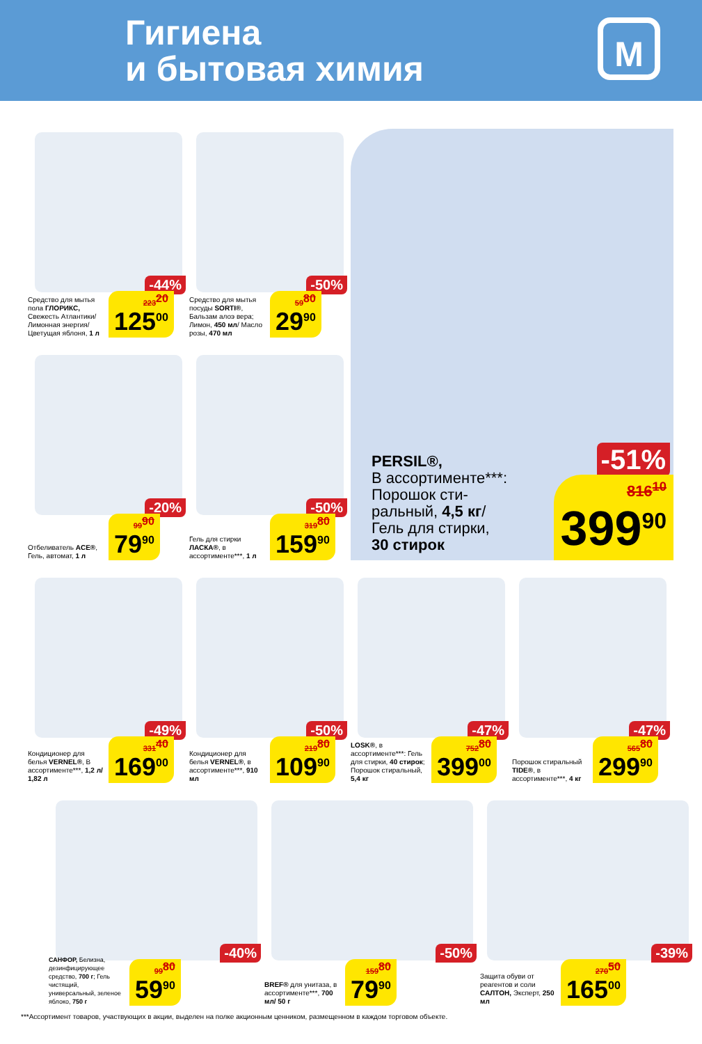Гигиена
и бытовая химия
М
-44%
Средство для мытья пола ГЛОРИКС, Свежесть Атлантики/ Лимонная энергия/ Цветущая яблоня, 1 л
223<sup>20</sup>
125<sup>00</sup>
-50%
Средство для мытья посуды SORTI®, Бальзам алоэ вера; Лимон, 450 мл/ Масло розы, 470 мл
59<sup>80</sup>
29<sup>90</sup>
-51%
PERSIL®,
В ассортименте***:
Порошок сти-
ральный, 4,5 кг/
Гель для стирки,
30 стирок
816<sup>10</sup>
399<sup>90</sup>
-20%
Отбеливатель ACE®, Гель, автомат, 1 л
99<sup>90</sup>
79<sup>90</sup>
-50%
Гель для стирки ЛАСКА®, в ассортименте***, 1 л
319<sup>80</sup>
159<sup>90</sup>
-49%
Кондиционер для белья VERNEL®, В ассортименте***, 1,2 л/ 1,82 л
331<sup>40</sup>
169<sup>00</sup>
-50%
Кондиционер для белья VERNEL®, в ассортименте***, 910 мл
219<sup>80</sup>
109<sup>90</sup>
-47%
LOSK®, в ассортименте***: Гель для стирки, 40 стирок; Порошок стиральный, 5,4 кг
752<sup>80</sup>
399<sup>00</sup>
-47%
Порошок стиральный TIDE®, в ассортименте***, 4 кг
565<sup>80</sup>
299<sup>90</sup>
-40%
САНФОР, Белизна, дезинфицирующее средство, 700 г; Гель чистящий, универсальный, зеленое яблоко, 750 г
99<sup>80</sup>
59<sup>90</sup>
-50%
BREF® для унитаза, в ассортименте***, 700 мл/ 50 г
159<sup>80</sup>
79<sup>90</sup>
-39%
Защита обуви от реагентов и соли САЛТОН, Эксперт, 250 мл
270<sup>50</sup>
165<sup>00</sup>
***Ассортимент товаров, участвующих в акции, выделен на полке акционным ценником, размещенном в каждом торговом объекте.